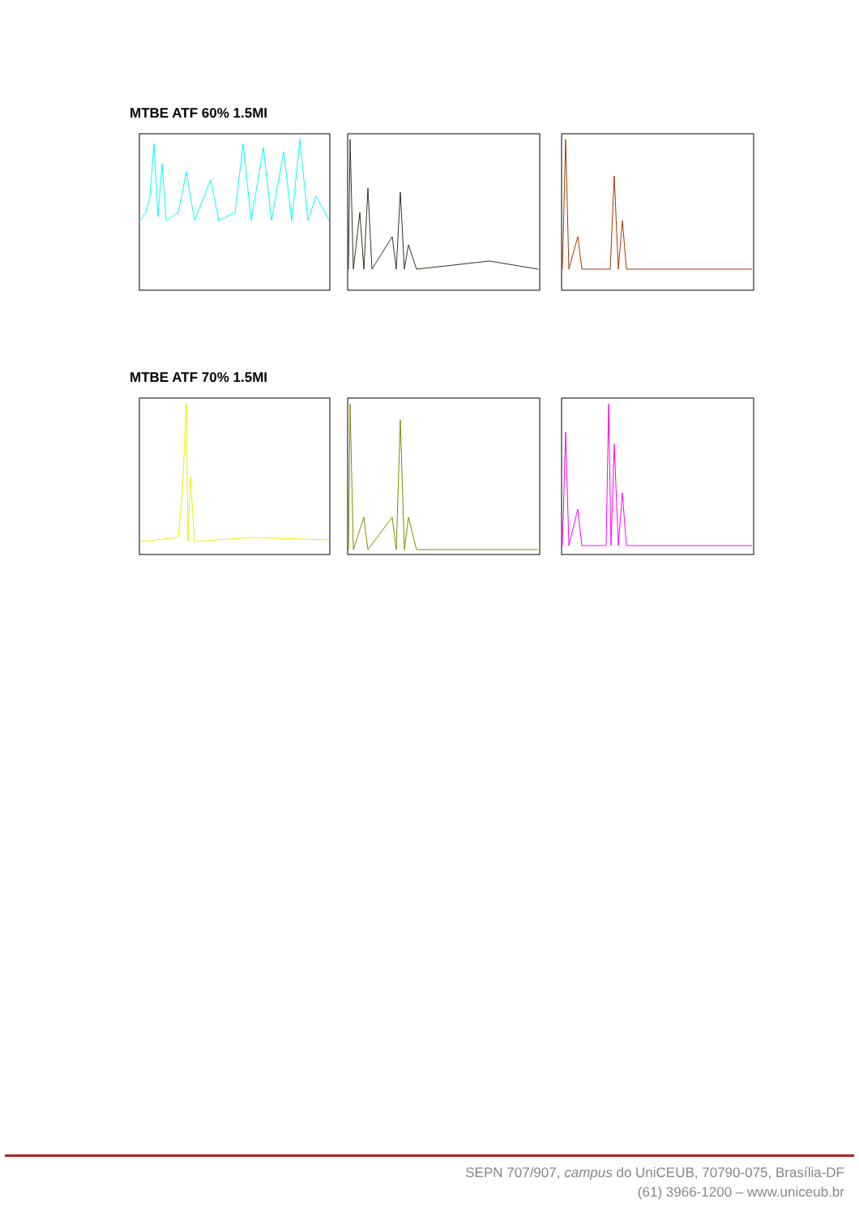MTBE ATF 60% 1.5MI
MTBE ATF 70% 1.5MI
SEPN 707/907, campus do UniCEUB, 70790-075, Brasília-DF
(61) 3966-1200 – www.uniceub.br